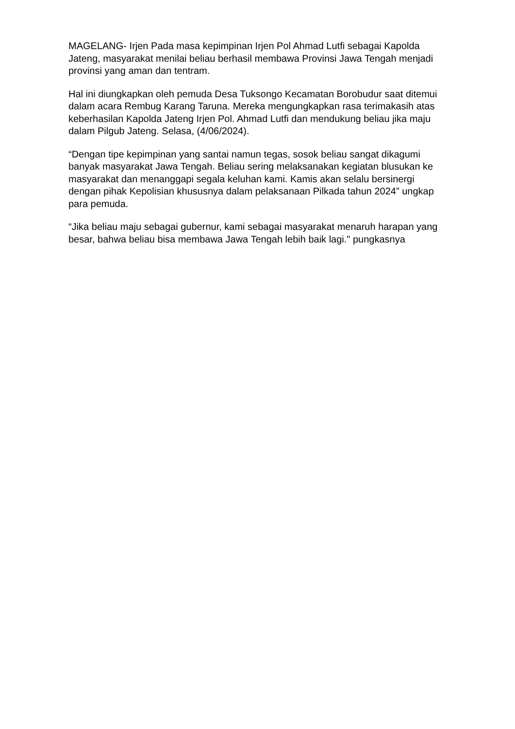MAGELANG- Irjen Pada masa kepimpinan Irjen Pol Ahmad Lutfi sebagai Kapolda Jateng, masyarakat menilai beliau berhasil membawa Provinsi Jawa Tengah menjadi provinsi yang aman dan tentram.
Hal ini diungkapkan oleh pemuda Desa Tuksongo Kecamatan Borobudur saat ditemui dalam acara Rembug Karang Taruna. Mereka mengungkapkan rasa terimakasih atas keberhasilan Kapolda Jateng Irjen Pol. Ahmad Lutfi dan mendukung beliau jika maju dalam Pilgub Jateng. Selasa, (4/06/2024).
“Dengan tipe kepimpinan yang santai namun tegas, sosok beliau sangat dikagumi banyak masyarakat Jawa Tengah. Beliau sering melaksanakan kegiatan blusukan ke masyarakat dan menanggapi segala keluhan kami. Kamis akan selalu bersinergi dengan pihak Kepolisian khususnya dalam pelaksanaan Pilkada tahun 2024” ungkap para pemuda.
“Jika beliau maju sebagai gubernur, kami sebagai masyarakat menaruh harapan yang besar, bahwa beliau bisa membawa Jawa Tengah lebih baik lagi." pungkasnya